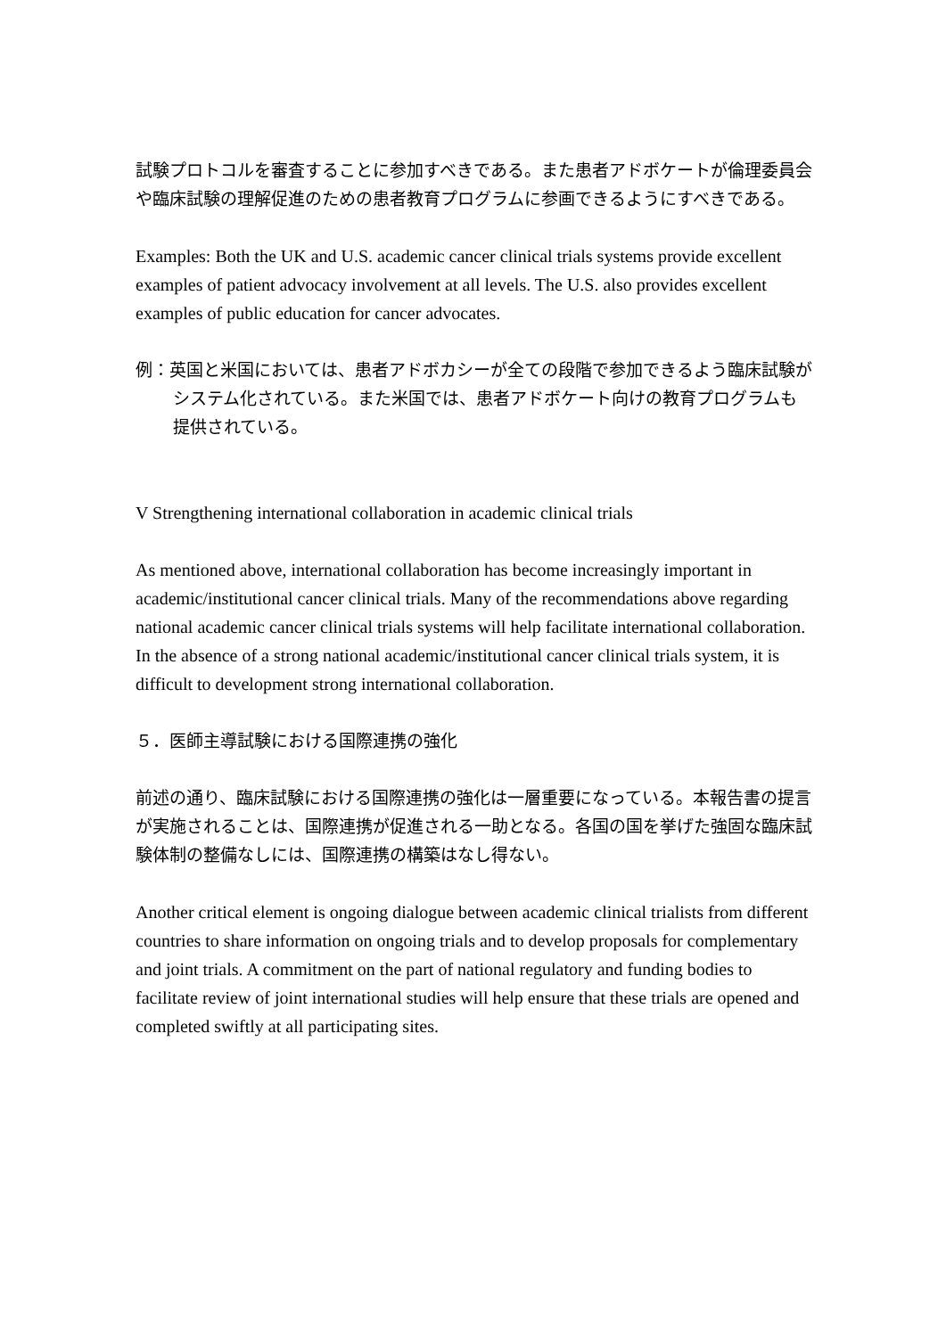試験プロトコルを審査することに参加すべきである。また患者アドボケートが倫理委員会や臨床試験の理解促進のための患者教育プログラムに参画できるようにすべきである。
Examples: Both the UK and U.S. academic cancer clinical trials systems provide excellent examples of patient advocacy involvement at all levels. The U.S. also provides excellent examples of public education for cancer advocates.
例：英国と米国においては、患者アドボカシーが全ての段階で参加できるよう臨床試験がシステム化されている。また米国では、患者アドボケート向けの教育プログラムも提供されている。
V Strengthening international collaboration in academic clinical trials
As mentioned above, international collaboration has become increasingly important in academic/institutional cancer clinical trials. Many of the recommendations above regarding national academic cancer clinical trials systems will help facilitate international collaboration. In the absence of a strong national academic/institutional cancer clinical trials system, it is difficult to development strong international collaboration.
５．医師主導試験における国際連携の強化
前述の通り、臨床試験における国際連携の強化は一層重要になっている。本報告書の提言が実施されることは、国際連携が促進される一助となる。各国の国を挙げた強固な臨床試験体制の整備なしには、国際連携の構築はなし得ない。
Another critical element is ongoing dialogue between academic clinical trialists from different countries to share information on ongoing trials and to develop proposals for complementary and joint trials. A commitment on the part of national regulatory and funding bodies to facilitate review of joint international studies will help ensure that these trials are opened and completed swiftly at all participating sites.